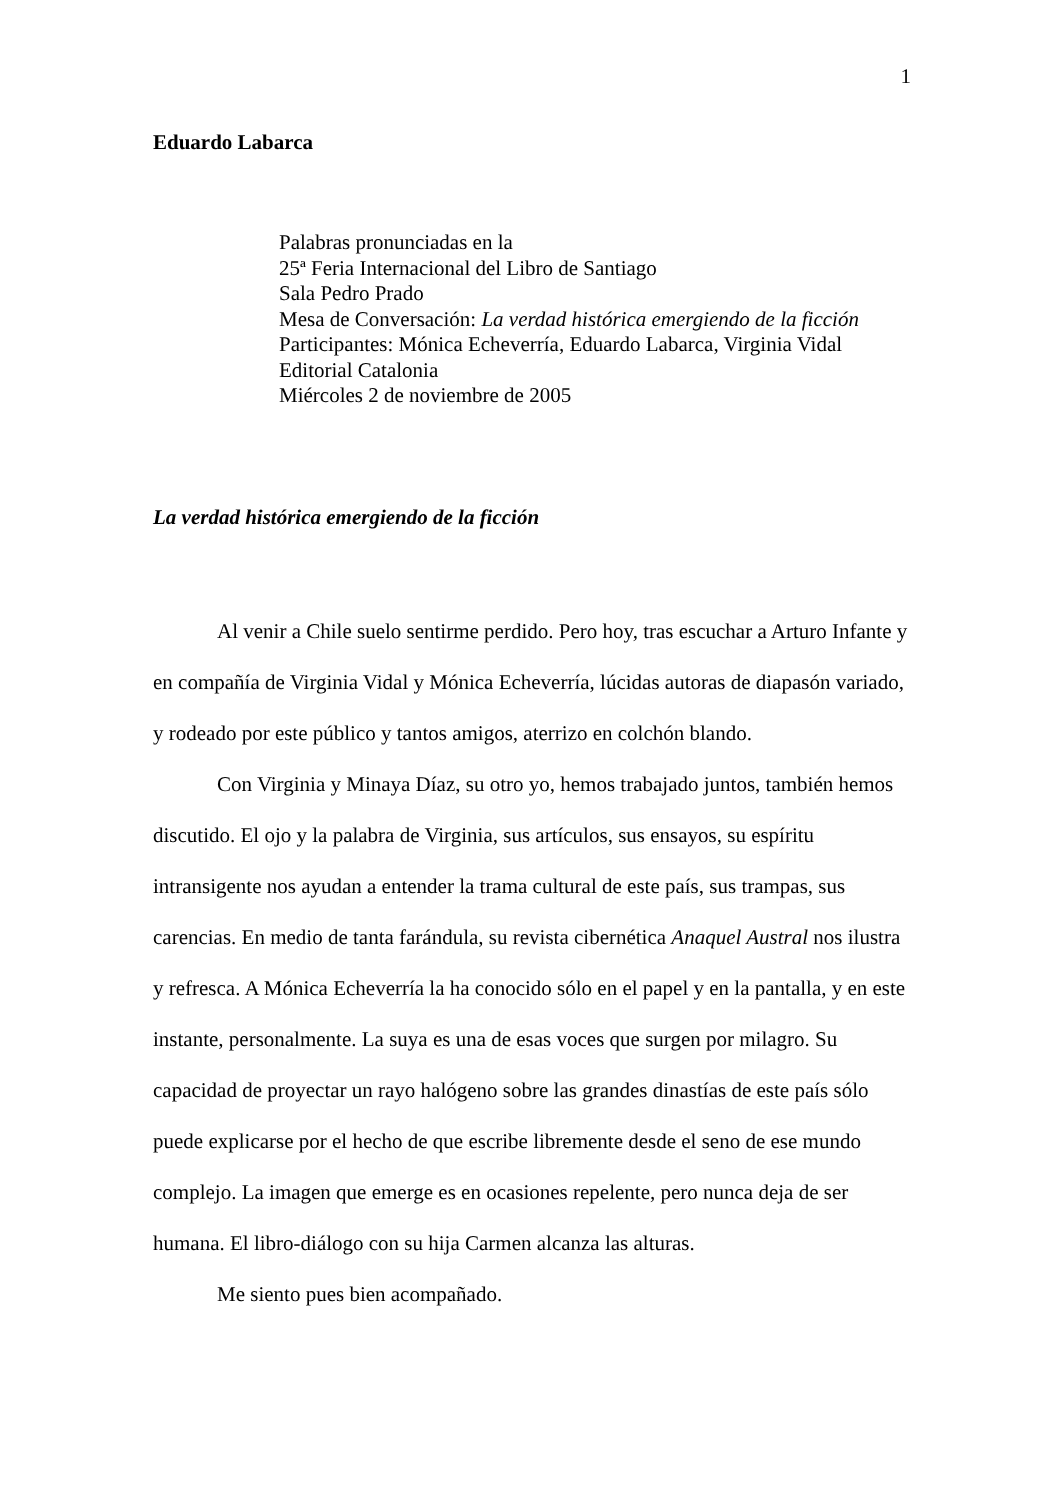1
Eduardo Labarca
Palabras pronunciadas en la
25ª Feria Internacional del Libro de Santiago
Sala Pedro Prado
Mesa de Conversación: La verdad histórica emergiendo de la ficción
Participantes: Mónica Echeverría, Eduardo Labarca, Virginia Vidal
Editorial Catalonia
Miércoles 2 de noviembre de 2005
La verdad histórica emergiendo de la ficción
Al venir a Chile suelo sentirme perdido. Pero hoy, tras escuchar a Arturo Infante y en compañía de Virginia Vidal y Mónica Echeverría, lúcidas autoras de diapasón variado, y rodeado por este público y tantos amigos, aterrizo en colchón blando.
Con Virginia y Minaya Díaz, su otro yo, hemos trabajado juntos, también hemos discutido. El ojo y la palabra de Virginia, sus artículos, sus ensayos, su espíritu intransigente nos ayudan a entender la trama cultural de este país, sus trampas, sus carencias. En medio de tanta farándula, su revista cibernética Anaquel Austral nos ilustra y refresca. A Mónica Echeverría la ha conocido sólo en el papel y en la pantalla, y en este instante, personalmente. La suya es una de esas voces que surgen por milagro. Su capacidad de proyectar un rayo halógeno sobre las grandes dinastías de este país sólo puede explicarse por el hecho de que escribe libremente desde el seno de ese mundo complejo. La imagen que emerge es en ocasiones repelente, pero nunca deja de ser humana. El libro-diálogo con su hija Carmen alcanza las alturas.
Me siento pues bien acompañado.